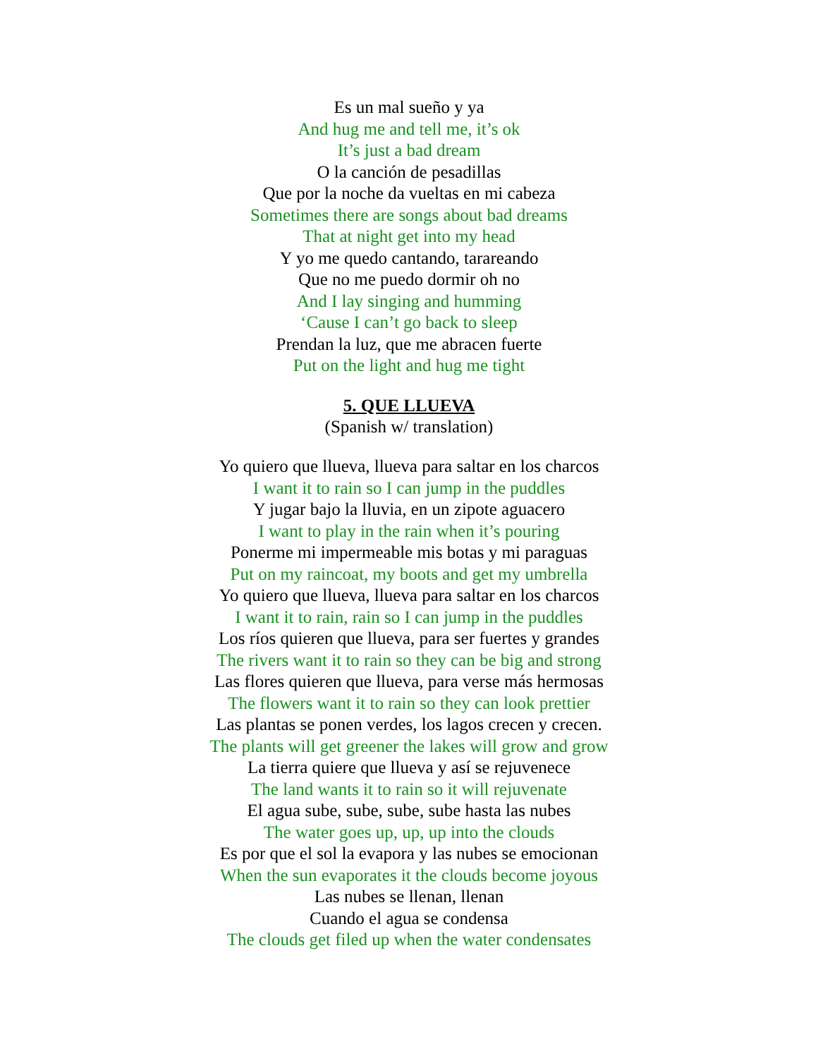Es un mal sueño y ya
And hug me and tell me, it’s ok
It’s just a bad dream
O la canción de pesadillas
Que por la noche da vueltas en mi cabeza
Sometimes there are songs about bad dreams
That at night get into my head
Y yo me quedo cantando, tarareando
Que no me puedo dormir oh no
And I lay singing and humming
‘Cause I can’t go back to sleep
Prendan la luz, que me abracen fuerte
Put on the light and hug me tight
5. QUE LLUEVA
(Spanish w/ translation)
Yo quiero que llueva, llueva para saltar en los charcos
I want it to rain so I can jump in the puddles
Y jugar bajo la lluvia, en un zipote aguacero
I want to play in the rain when it’s pouring
Ponerme mi impermeable mis botas y mi paraguas
Put on my raincoat, my boots and get my umbrella
Yo quiero que llueva, llueva para saltar en los charcos
I want it to rain, rain so I can jump in the puddles
Los ríos quieren que llueva, para ser fuertes y grandes
The rivers want it to rain so they can be big and strong
Las flores quieren que llueva, para verse más hermosas
The flowers want it to rain so they can look prettier
Las plantas se ponen verdes, los lagos crecen y crecen.
The plants will get greener the lakes will grow and grow
La tierra quiere que llueva y así se rejuvenece
The land wants it to rain so it will rejuvenate
El agua sube, sube, sube, sube hasta las nubes
The water goes up, up, up into the clouds
Es por que el sol la evapora y las nubes se emocionan
When the sun evaporates it the clouds become joyous
Las nubes se llenan, llenan
Cuando el agua se condensa
The clouds get filed up when the water condensates